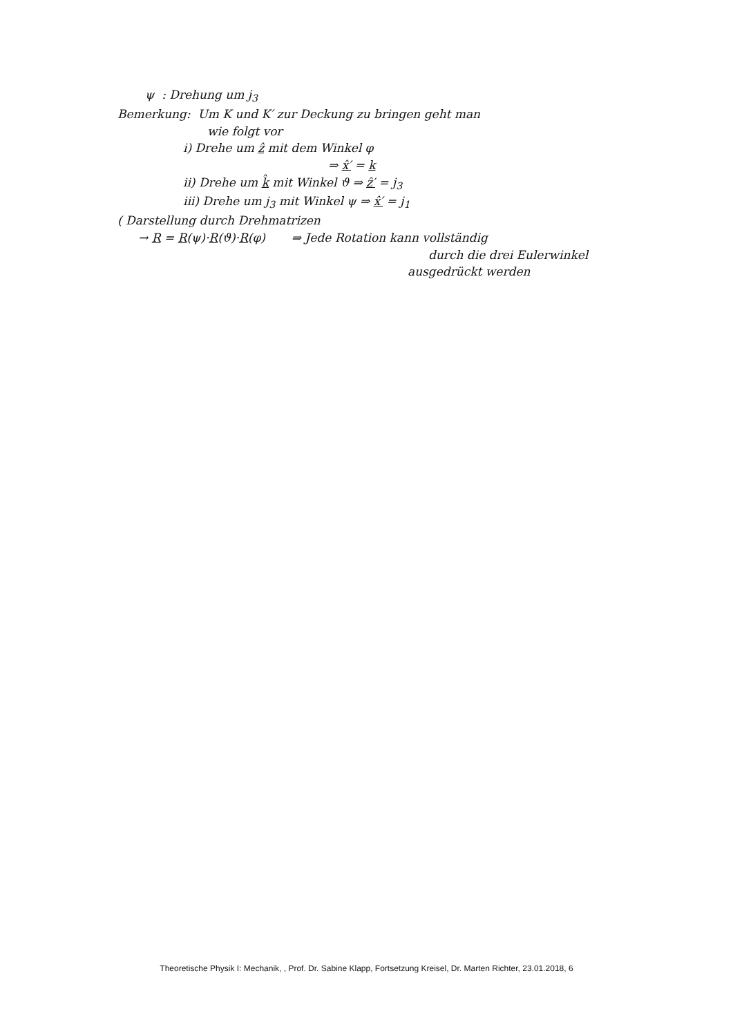ψ : Drehung um j<sub>3</sub>
Bemerkung: Um K und K′ zur Deckung zu bringen geht man
wie folgt vor
i) Drehe um ẑ mit dem Winkel φ
⇒ x̂′ = k
ii) Drehe um k̂ mit Winkel ϑ ⇒ ẑ′ = j<sub>3</sub>
iii) Drehe um j<sub>3</sub> mit Winkel ψ ⇒ x̂′ = j<sub>1</sub>
( Darstellung durch Drehmatrizen
→ R = R(ψ)·R(ϑ)·R(φ) ⇒ Jede Rotation kann vollständig
durch die drei Eulerwinkel
ausgedrückt werden
Theoretische Physik I: Mechanik, , Prof. Dr. Sabine Klapp, Fortsetzung Kreisel, Dr. Marten Richter, 23.01.2018, 6